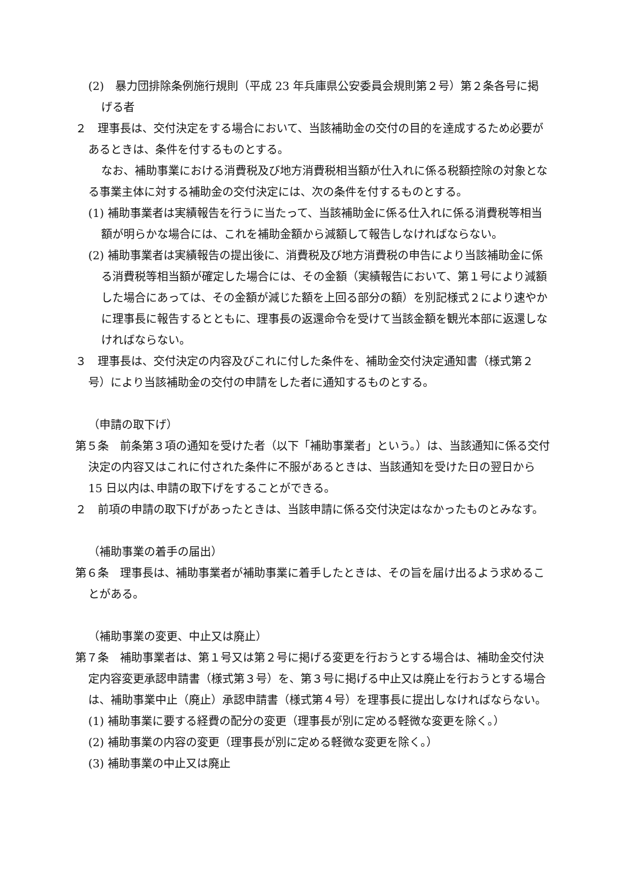(2)　暴力団排除条例施行規則（平成 23 年兵庫県公安委員会規則第２号）第２条各号に掲げる者
２　理事長は、交付決定をする場合において、当該補助金の交付の目的を達成するため必要があるときは、条件を付するものとする。
なお、補助事業における消費税及び地方消費税相当額が仕入れに係る税額控除の対象となる事業主体に対する補助金の交付決定には、次の条件を付するものとする。
(1) 補助事業者は実績報告を行うに当たって、当該補助金に係る仕入れに係る消費税等相当額が明らかな場合には、これを補助金額から減額して報告しなければならない。
(2) 補助事業者は実績報告の提出後に、消費税及び地方消費税の申告により当該補助金に係る消費税等相当額が確定した場合には、その金額（実績報告において、第１号により減額した場合にあっては、その金額が減じた額を上回る部分の額）を別記様式２により速やかに理事長に報告するとともに、理事長の返還命令を受けて当該金額を観光本部に返還しなければならない。
３　理事長は、交付決定の内容及びこれに付した条件を、補助金交付決定通知書（様式第２号）により当該補助金の交付の申請をした者に通知するものとする。
（申請の取下げ）
第５条　前条第３項の通知を受けた者（以下「補助事業者」という。）は、当該通知に係る交付決定の内容又はこれに付された条件に不服があるときは、当該通知を受けた日の翌日から 15 日以内は､申請の取下げをすることができる。
２　前項の申請の取下げがあったときは、当該申請に係る交付決定はなかったものとみなす。
（補助事業の着手の届出）
第６条　理事長は、補助事業者が補助事業に着手したときは、その旨を届け出るよう求めることがある。
（補助事業の変更、中止又は廃止）
第７条　補助事業者は、第１号又は第２号に掲げる変更を行おうとする場合は、補助金交付決定内容変更承認申請書（様式第３号）を、第３号に掲げる中止又は廃止を行おうとする場合は、補助事業中止（廃止）承認申請書（様式第４号）を理事長に提出しなければならない。
(1) 補助事業に要する経費の配分の変更（理事長が別に定める軽微な変更を除く。）
(2) 補助事業の内容の変更（理事長が別に定める軽微な変更を除く。）
(3) 補助事業の中止又は廃止